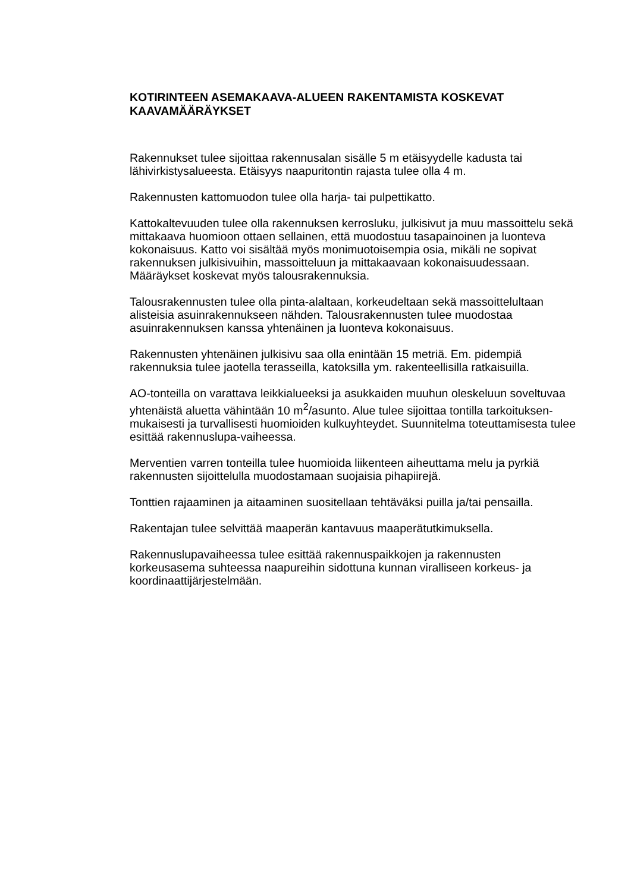KOTIRINTEEN ASEMAKAAVA-ALUEEN RAKENTAMISTA KOSKEVAT KAAVAMÄÄRÄYKSET
Rakennukset tulee sijoittaa rakennusalan sisälle 5 m etäisyydelle kadusta tai lähivirkistysalueesta. Etäisyys naapuritontin rajasta tulee olla 4 m.
Rakennusten kattomuodon tulee olla harja- tai pulpettikatto.
Kattokaltevuuden tulee olla rakennuksen kerrosluku, julkisivut ja muu massoittelu sekä mittakaava huomioon ottaen sellainen, että muodostuu tasapainoinen ja luonteva kokonaisuus. Katto voi sisältää myös monimuotoisempia osia, mikäli ne sopivat rakennuksen julkisivuihin, massoitteluun ja mittakaavaan kokonaisuudessaan. Määräykset koskevat myös talousrakennuksia.
Talousrakennusten tulee olla pinta-alaltaan, korkeudeltaan sekä massoittelultaan alisteisia asuinrakennukseen nähden. Talousrakennusten tulee muodostaa asuinrakennuksen kanssa yhtenäinen ja luonteva kokonaisuus.
Rakennusten yhtenäinen julkisivu saa olla enintään 15 metriä. Em. pidempiä rakennuksia tulee jaotella terasseilla, katoksilla ym. rakenteellisilla ratkaisuilla.
AO-tonteilla on varattava leikkialueeksi ja asukkaiden muuhun oleskeluun soveltuvaa yhtenäistä aluetta vähintään 10 m<sup>2</sup>/asunto. Alue tulee sijoittaa tontilla tarkoituksen-mukaisesti ja turvallisesti huomioiden kulkuyhteydet. Suunnitelma toteuttamisesta tulee esittää rakennuslupa-vaiheessa.
Merventien varren tonteilla tulee huomioida liikenteen aiheuttama melu ja pyrkiä rakennusten sijoittelulla muodostamaan suojaisia pihapiirejä.
Tonttien rajaaminen ja aitaaminen suositellaan tehtäväksi puilla ja/tai pensailla.
Rakentajan tulee selvittää maaperän kantavuus maaperätutkimuksella.
Rakennuslupavaiheessa tulee esittää rakennuspaikkojen ja rakennusten korkeusasema suhteessa naapureihin sidottuna kunnan viralliseen korkeus- ja koordinaattijärjestelmään.